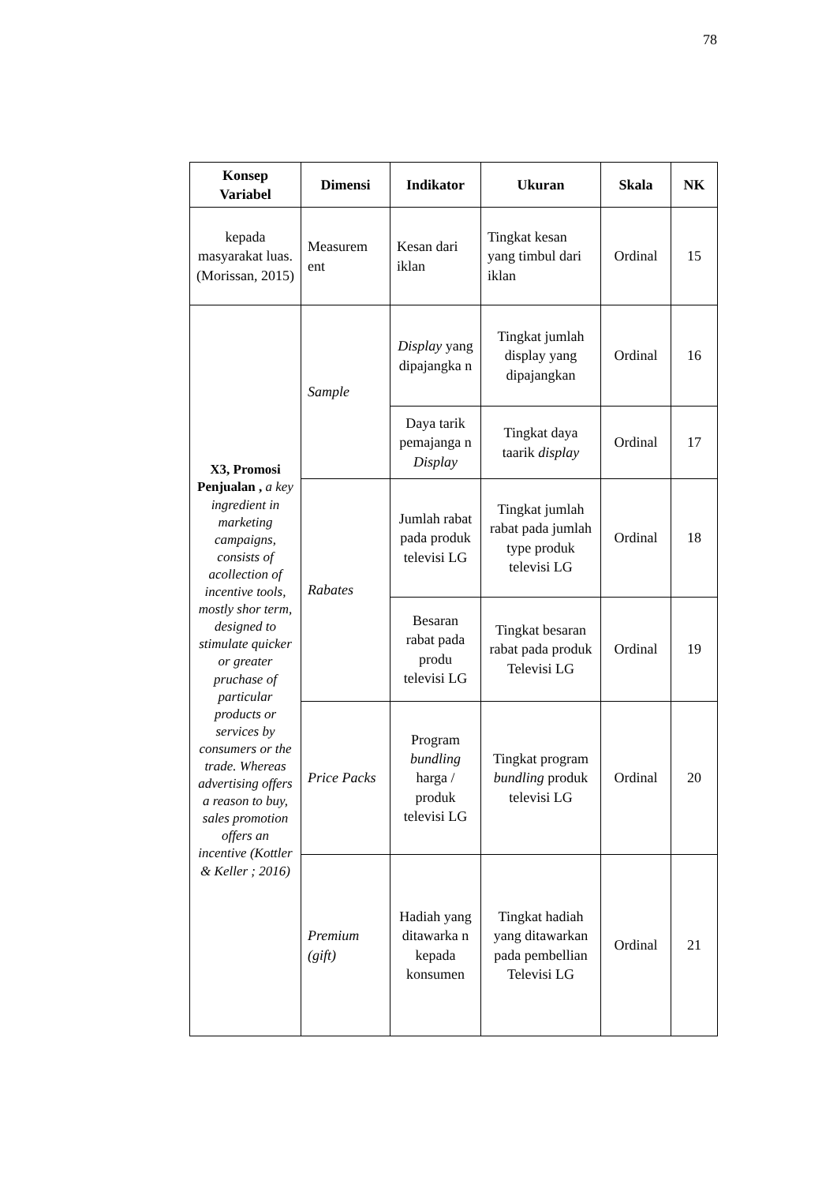78
| Konsep Variabel | Dimensi | Indikator | Ukuran | Skala | NK |
| --- | --- | --- | --- | --- | --- |
| kepada masyarakat luas. (Morissan, 2015) | Measurem ent | Kesan dari iklan | Tingkat kesan yang timbul dari iklan | Ordinal | 15 |
| X3, Promosi Penjualan , a key ingredient in marketing campaigns, consists of acollection of incentive tools, mostly shor term, designed to stimulate quicker or greater pruchase of particular products or services by consumers or the trade. Whereas advertising offers a reason to buy, sales promotion offers an incentive (Kottler & Keller ; 2016) | Sample | Display yang dipajangka n | Tingkat jumlah display yang dipajangkan | Ordinal | 16 |
| | | Daya tarik pemajanga n Display | Tingkat daya taarik display | Ordinal | 17 |
| | Rabates | Jumlah rabat pada produk televisi LG | Tingkat jumlah rabat pada jumlah type produk televisi LG | Ordinal | 18 |
| | | Besaran rabat pada produ televisi LG | Tingkat besaran rabat pada produk Televisi LG | Ordinal | 19 |
| | Price Packs | Program bundling harga / produk televisi LG | Tingkat program bundling produk televisi LG | Ordinal | 20 |
| | Premium (gift) | Hadiah yang ditawarka n kepada konsumen | Tingkat hadiah yang ditawarkan pada pembellian Televisi LG | Ordinal | 21 |